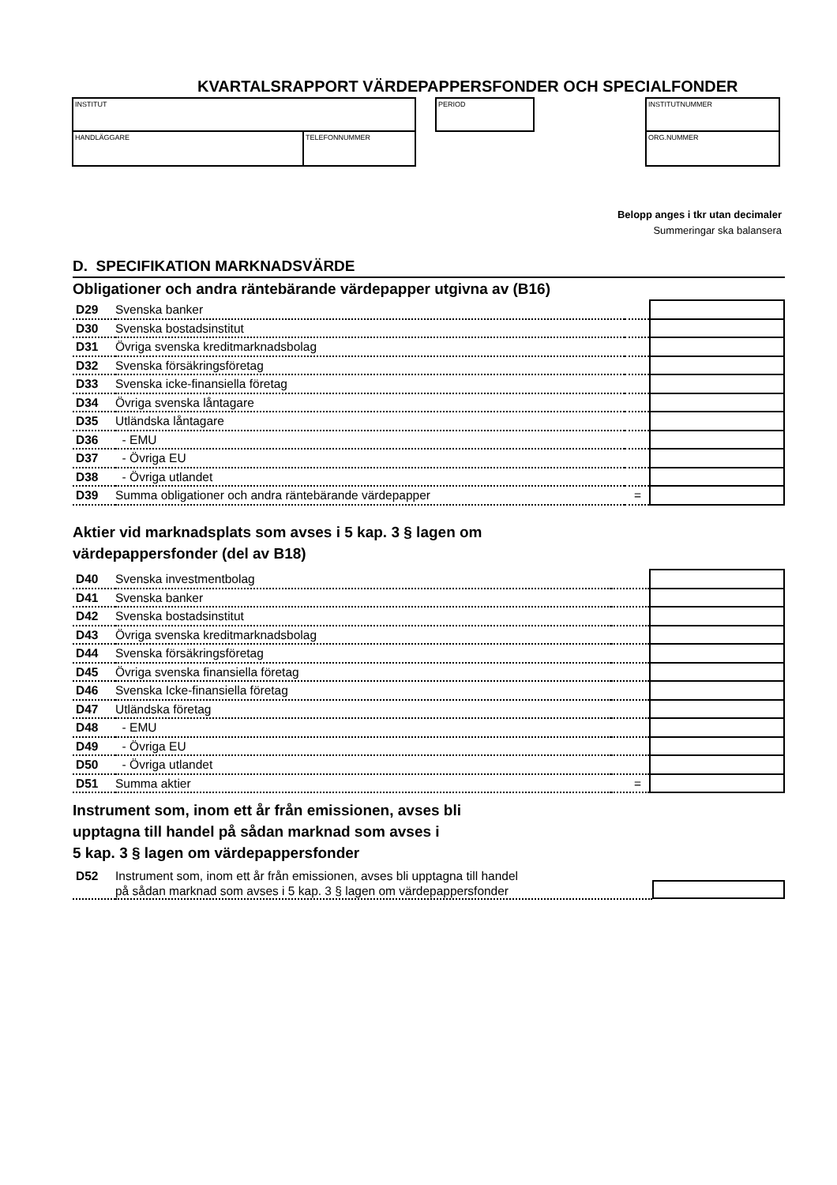KVARTALSRAPPORT VÄRDEPAPPERSFONDER OCH SPECIALFONDER
INSTITUT
HANDLÄGGARE TELEFONNUMMER
PERIOD INSTITUTNUMMER
ORG.NUMMER
Belopp anges i tkr utan decimaler
Summeringar ska balansera
D. SPECIFIKATION MARKNADSVÄRDE
Obligationer och andra räntebärande värdepapper utgivna av (B16)
| D29 | Svenska banker | | |
| D30 | Svenska bostadsinstitut | | |
| D31 | Övriga svenska kreditmarknadsbolag | | |
| D32 | Svenska försäkringsföretag | | |
| D33 | Svenska icke-finansiella företag | | |
| D34 | Övriga svenska låntagare | | |
| D35 | Utländska låntagare | | |
| D36 | - EMU | | |
| D37 | - Övriga EU | | |
| D38 | - Övriga utlandet | | |
| D39 | Summa obligationer och andra räntebärande värdepapper | = | |
Aktier vid marknadsplats som avses i 5 kap. 3 § lagen om
värdepappersfonder (del av B18)
| D40 | Svenska investmentbolag | | |
| D41 | Svenska banker | | |
| D42 | Svenska bostadsinstitut | | |
| D43 | Övriga svenska kreditmarknadsbolag | | |
| D44 | Svenska försäkringsföretag | | |
| D45 | Övriga svenska finansiella företag | | |
| D46 | Svenska Icke-finansiella företag | | |
| D47 | Utländska företag | | |
| D48 | - EMU | | |
| D49 | - Övriga EU | | |
| D50 | - Övriga utlandet | | |
| D51 | Summa aktier | = | |
Instrument som, inom ett år från emissionen, avses bli
upptagna till handel på sådan marknad som avses i
5 kap. 3 § lagen om värdepappersfonder
| D52 | Instrument som, inom ett år från emissionen, avses bli upptagna till handel på sådan marknad som avses i 5 kap. 3 § lagen om värdepappersfonder | | |